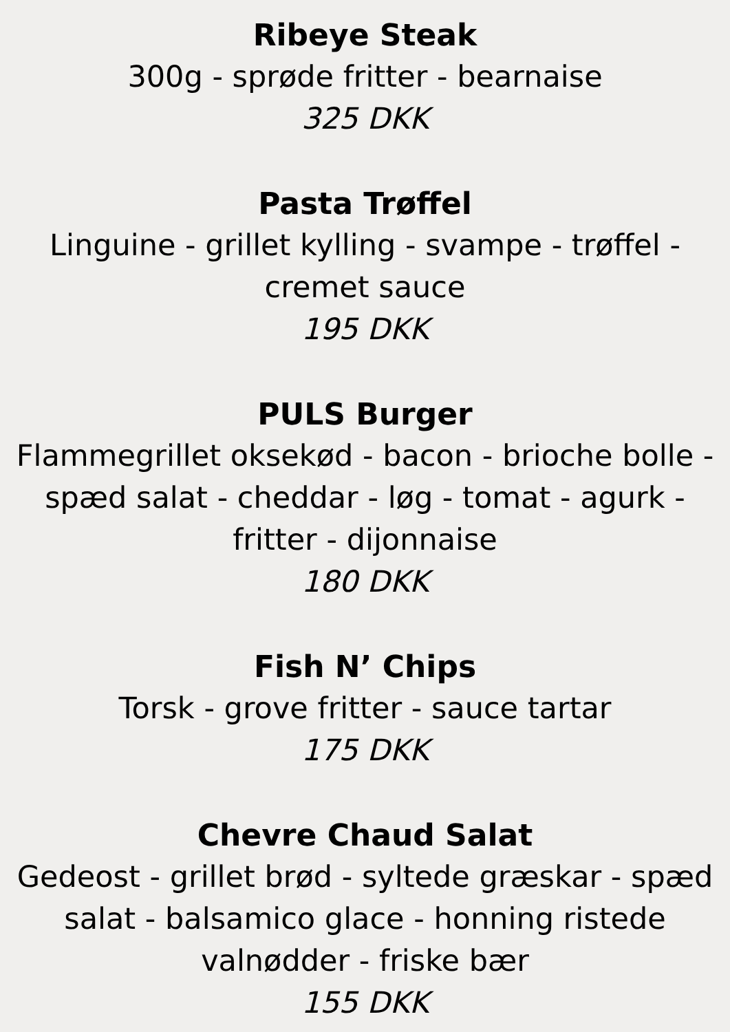Ribeye Steak
300g - sprøde fritter - bearnaise
325 DKK
Pasta Trøffel
Linguine - grillet kylling - svampe - trøffel - cremet sauce
195 DKK
PULS Burger
Flammegrillet oksekød - bacon - brioche bolle - spæd salat - cheddar - løg - tomat - agurk - fritter - dijonnaise
180 DKK
Fish N’ Chips
Torsk - grove fritter - sauce tartar
175 DKK
Chevre Chaud Salat
Gedeost - grillet brød - syltede græskar - spæd salat - balsamico glace - honning ristede valnødder - friske bær
155 DKK